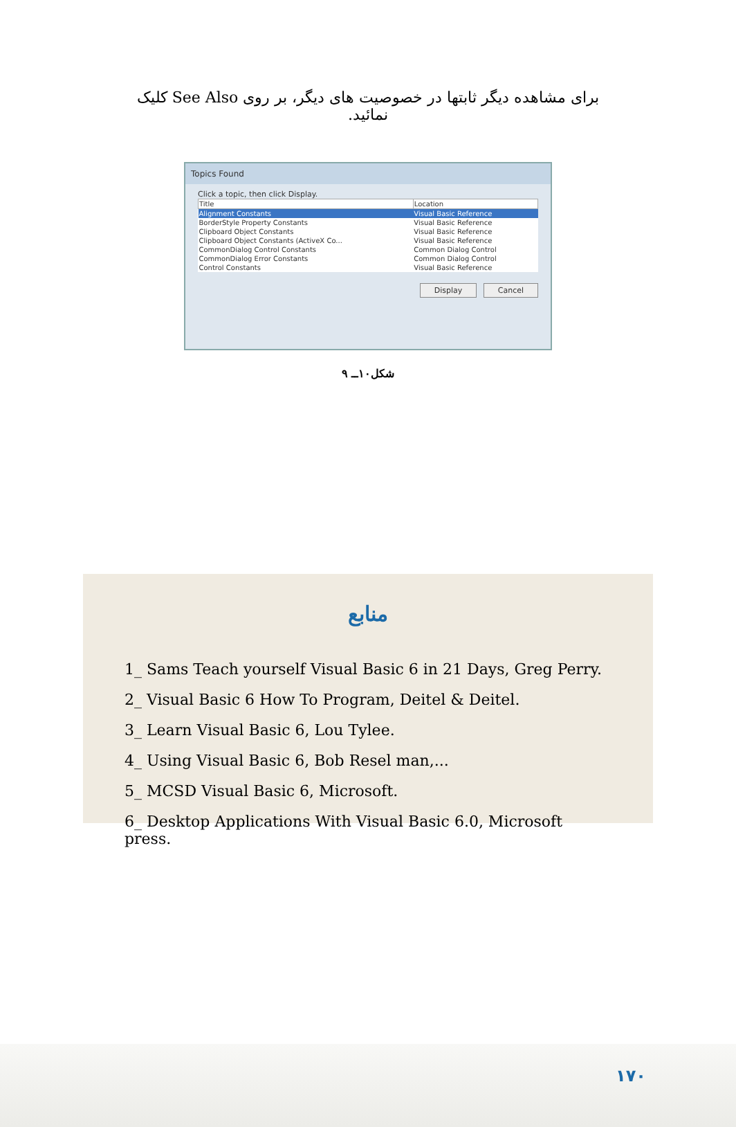برای مشاهده دیگر ثابتها در خصوصیت های دیگر، بر روی See Also کلیک نمائید.
Topics Found
Click a topic, then click Display.
| Title | Location |
| --- | --- |
| Alignment Constants | Visual Basic Reference |
| BorderStyle Property Constants | Visual Basic Reference |
| Clipboard Object Constants | Visual Basic Reference |
| Clipboard Object Constants (ActiveX Co... | Visual Basic Reference |
| CommonDialog Control Constants | Common Dialog Control |
| CommonDialog Error Constants | Common Dialog Control |
| Control Constants | Visual Basic Reference |
Display Cancel
شکل۱۰ــ ۹
منابع
1_ Sams Teach yourself Visual Basic 6 in 21 Days, Greg Perry.
2_ Visual Basic 6 How To Program, Deitel & Deitel.
3_ Learn Visual Basic 6, Lou Tylee.
4_ Using Visual Basic 6, Bob Resel man,...
5_ MCSD Visual Basic 6, Microsoft.
6_ Desktop Applications With Visual Basic 6.0, Microsoft press.
۱۷۰